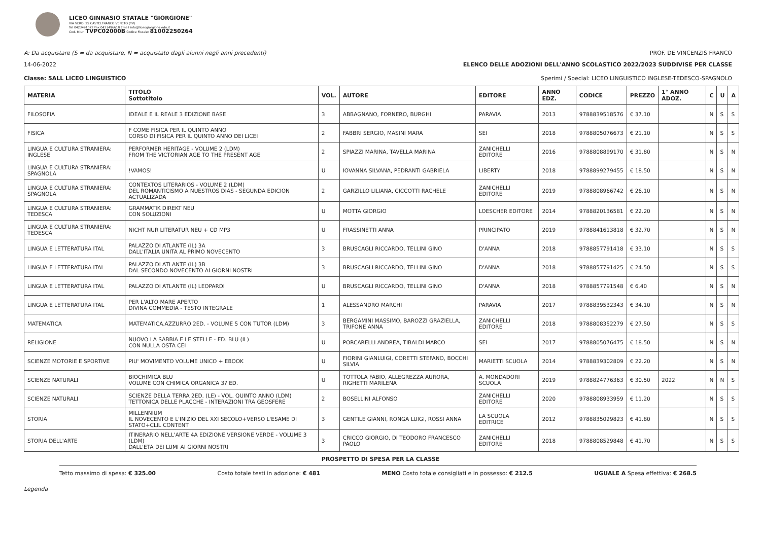LICEO GINNASIO STATALE "GIORGIONE"
VIA VERDI 25 CASTELFRANCO VENETO (TV)
Tel 0423491072 Fax 0423496610 Email info@liceogiorgione.edu.it
Cod. Miur: TVPC02000B Codice Fiscale: 81002250264
A: Da acquistare (S = da acquistare, N = acquistato dagli alunni negli anni precedenti) PROF. DE VINCENZIS FRANCO
14-06-2022 ELENCO DELLE ADOZIONI DELL'ANNO SCOLASTICO 2022/2023 SUDDIVISE PER CLASSE
Classe: 5ALL LICEO LINGUISTICO Sperimi / Special: LICEO LINGUISTICO INGLESE-TEDESCO-SPAGNOLO
| MATERIA | TITOLO Sottotitolo | VOL. | AUTORE | EDITORE | ANNO EDZ. | CODICE | PREZZO | 1° ANNO ADOZ. | C | U | A |
| --- | --- | --- | --- | --- | --- | --- | --- | --- | --- | --- | --- |
| FILOSOFIA | IDEALE E IL REALE 3 EDIZIONE BASE | 3 | ABBAGNANO, FORNERO, BURGHI | PARAVIA | 2013 | 9788839518576 | € 37.10 | | N | S | S |
| FISICA | F COME FISICA PER IL QUINTO ANNO CORSO DI FISICA PER IL QUINTO ANNO DEI LICEI | 2 | FABBRI SERGIO, MASINI MARA | SEI | 2018 | 9788805076673 | € 21.10 | | N | S | S |
| LINGUA E CULTURA STRANIERA: INGLESE | PERFORMER HERITAGE - VOLUME 2 (LDM) FROM THE VICTORIAN AGE TO THE PRESENT AGE | 2 | SPIAZZI MARINA, TAVELLA MARINA | ZANICHELLI EDITORE | 2016 | 9788808899170 | € 31.80 | | N | S | N |
| LINGUA E CULTURA STRANIERA: SPAGNOLA | !VAMOS! | U | IOVANNA SILVANA, PEDRANTI GABRIELA | LIBERTY | 2018 | 9788899279455 | € 18.50 | | N | S | N |
| LINGUA E CULTURA STRANIERA: SPAGNOLA | CONTEXTOS LITERARIOS - VOLUME 2 (LDM) DEL ROMANTICISMO A NUESTROS DIAS - SEGUNDA EDICION ACTUALIZADA | 2 | GARZILLO LILIANA, CICCOTTI RACHELE | ZANICHELLI EDITORE | 2019 | 9788808966742 | € 26.10 | | N | S | N |
| LINGUA E CULTURA STRANIERA: TEDESCA | GRAMMATIK DIREKT NEU CON SOLUZIONI | U | MOTTA GIORGIO | LOESCHER EDITORE | 2014 | 9788820136581 | € 22.20 | | N | S | N |
| LINGUA E CULTURA STRANIERA: TEDESCA | NICHT NUR LITERATUR NEU + CD MP3 | U | FRASSINETTI ANNA | PRINCIPATO | 2019 | 9788841613818 | € 32.70 | | N | S | N |
| LINGUA E LETTERATURA ITAL | PALAZZO DI ATLANTE (IL) 3A DALL'ITALIA UNITA AL PRIMO NOVECENTO | 3 | BRUSCAGLI RICCARDO, TELLINI GINO | D'ANNA | 2018 | 9788857791418 | € 33.10 | | N | S | S |
| LINGUA E LETTERATURA ITAL | PALAZZO DI ATLANTE (IL) 3B DAL SECONDO NOVECENTO AI GIORNI NOSTRI | 3 | BRUSCAGLI RICCARDO, TELLINI GINO | D'ANNA | 2018 | 9788857791425 | € 24.50 | | N | S | S |
| LINGUA E LETTERATURA ITAL | PALAZZO DI ATLANTE (IL) LEOPARDI | U | BRUSCAGLI RICCARDO, TELLINI GINO | D'ANNA | 2018 | 9788857791548 | € 6.40 | | N | S | N |
| LINGUA E LETTERATURA ITAL | PER L'ALTO MARE APERTO DIVINA COMMEDIA - TESTO INTEGRALE | 1 | ALESSANDRO MARCHI | PARAVIA | 2017 | 9788839532343 | € 34.10 | | N | S | N |
| MATEMATICA | MATEMATICA.AZZURRO 2ED. - VOLUME 5 CON TUTOR (LDM) | 3 | BERGAMINI MASSIMO, BAROZZI GRAZIELLA, TRIFONE ANNA | ZANICHELLI EDITORE | 2018 | 9788808352279 | € 27.50 | | N | S | S |
| RELIGIONE | NUOVO LA SABBIA E LE STELLE - ED. BLU (IL) CON NULLA OSTA CEI | U | PORCARELLI ANDREA, TIBALDI MARCO | SEI | 2017 | 9788805076475 | € 18.50 | | N | S | N |
| SCIENZE MOTORIE E SPORTIVE | PIU' MOVIMENTO VOLUME UNICO + EBOOK | U | FIORINI GIANLUIGI, CORETTI STEFANO, BOCCHI SILVIA | MARIETTI SCUOLA | 2014 | 9788839302809 | € 22.20 | | N | S | N |
| SCIENZE NATURALI | BIOCHIMICA BLU VOLUME CON CHIMICA ORGANICA 3? ED. | U | TOTTOLA FABIO, ALLEGREZZA AURORA, RIGHETTI MARILENA | A. MONDADORI SCUOLA | 2019 | 9788824776363 | € 30.50 | 2022 | N | N | S |
| SCIENZE NATURALI | SCIENZE DELLA TERRA 2ED. (LE) - VOL. QUINTO ANNO (LDM) TETTONICA DELLE PLACCHE - INTERAZIONI TRA GEOSFERE | 2 | BOSELLINI ALFONSO | ZANICHELLI EDITORE | 2020 | 9788808933959 | € 11.20 | | N | S | S |
| STORIA | MILLENNIUM IL NOVECENTO E L'INIZIO DEL XXI SECOLO+VERSO L'ESAME DI STATO+CLIL CONTENT | 3 | GENTILE GIANNI, RONGA LUIGI, ROSSI ANNA | LA SCUOLA EDITRICE | 2012 | 9788835029823 | € 41.80 | | N | S | S |
| STORIA DELL'ARTE | ITINERARIO NELL'ARTE 4A EDIZIONE VERSIONE VERDE - VOLUME 3 (LDM) DALL'ETA DEI LUMI AI GIORNI NOSTRI | 3 | CRICCO GIORGIO, DI TEODORO FRANCESCO PAOLO | ZANICHELLI EDITORE | 2018 | 9788808529848 | € 41.70 | | N | S | S |
PROSPETTO DI SPESA PER LA CLASSE
Tetto massimo di spesa: € 325.00 Costo totale testi in adozione: € 481 MENO Costo totale consigliati e in possesso: € 212.5 UGUALE A Spesa effettiva: € 268.5
Legenda